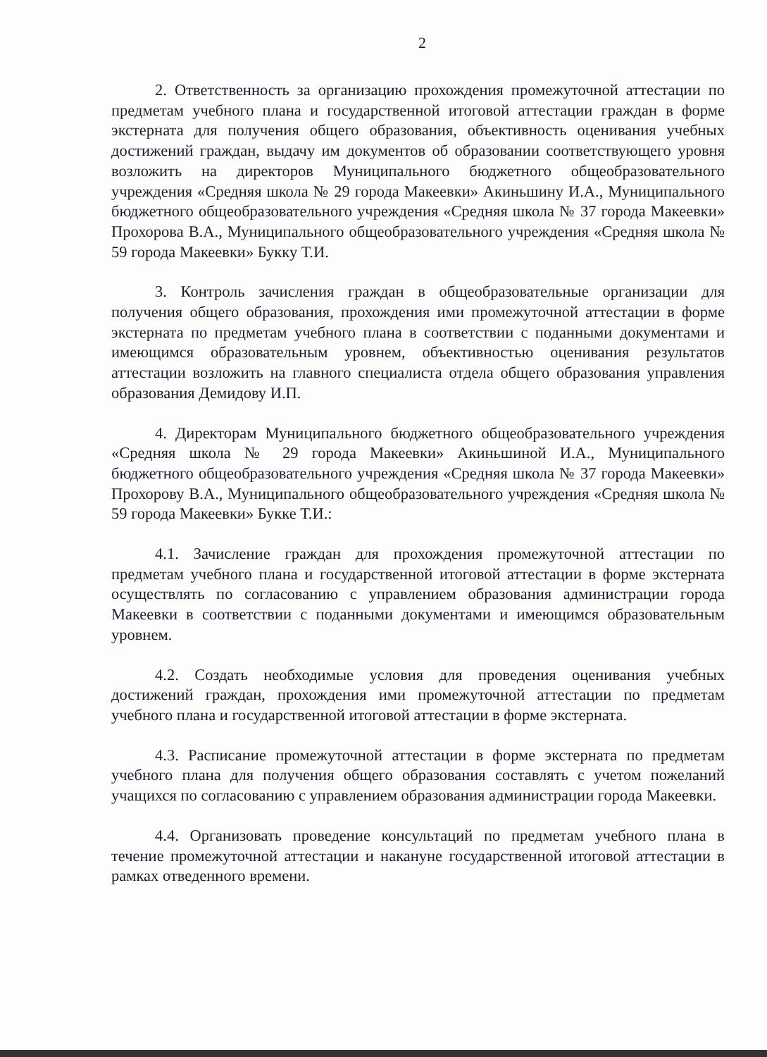2
2. Ответственность за организацию прохождения промежуточной аттестации по предметам учебного плана и государственной итоговой аттестации граждан в форме экстерната для получения общего образования, объективность оценивания учебных достижений граждан, выдачу им документов об образовании соответствующего уровня возложить на директоров Муниципального бюджетного общеобразовательного учреждения «Средняя школа № 29 города Макеевки» Акиньшину И.А., Муниципального бюджетного общеобразовательного учреждения «Средняя школа № 37 города Макеевки» Прохорова В.А., Муниципального общеобразовательного учреждения «Средняя школа № 59 города Макеевки» Букку Т.И.
3. Контроль зачисления граждан в общеобразовательные организации для получения общего образования, прохождения ими промежуточной аттестации в форме экстерната по предметам учебного плана в соответствии с поданными документами и имеющимся образовательным уровнем, объективностью оценивания результатов аттестации возложить на главного специалиста отдела общего образования управления образования Демидову И.П.
4. Директорам Муниципального бюджетного общеобразовательного учреждения «Средняя школа № 29 города Макеевки» Акиньшиной И.А., Муниципального бюджетного общеобразовательного учреждения «Средняя школа № 37 города Макеевки» Прохорову В.А., Муниципального общеобразовательного учреждения «Средняя школа № 59 города Макеевки» Букке Т.И.:
4.1. Зачисление граждан для прохождения промежуточной аттестации по предметам учебного плана и государственной итоговой аттестации в форме экстерната осуществлять по согласованию с управлением образования администрации города Макеевки в соответствии с поданными документами и имеющимся образовательным уровнем.
4.2. Создать необходимые условия для проведения оценивания учебных достижений граждан, прохождения ими промежуточной аттестации по предметам учебного плана и государственной итоговой аттестации в форме экстерната.
4.3. Расписание промежуточной аттестации в форме экстерната по предметам учебного плана для получения общего образования составлять с учетом пожеланий учащихся по согласованию с управлением образования администрации города Макеевки.
4.4. Организовать проведение консультаций по предметам учебного плана в течение промежуточной аттестации и накануне государственной итоговой аттестации в рамках отведенного времени.